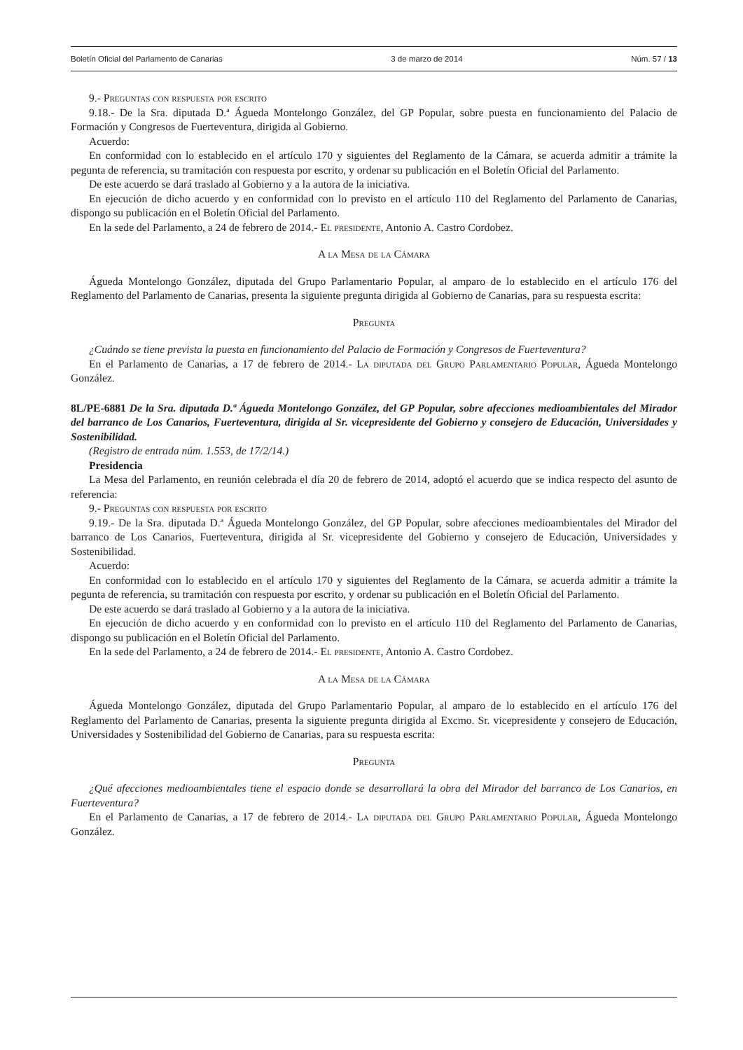Boletín Oficial del Parlamento de Canarias 3 de marzo de 2014 Núm. 57 / 13
9.- Preguntas con respuesta por escrito
9.18.- De la Sra. diputada D.ª Águeda Montelongo González, del GP Popular, sobre puesta en funcionamiento del Palacio de Formación y Congresos de Fuerteventura, dirigida al Gobierno.
Acuerdo:
En conformidad con lo establecido en el artículo 170 y siguientes del Reglamento de la Cámara, se acuerda admitir a trámite la pegunta de referencia, su tramitación con respuesta por escrito, y ordenar su publicación en el Boletín Oficial del Parlamento.
De este acuerdo se dará traslado al Gobierno y a la autora de la iniciativa.
En ejecución de dicho acuerdo y en conformidad con lo previsto en el artículo 110 del Reglamento del Parlamento de Canarias, dispongo su publicación en el Boletín Oficial del Parlamento.
En la sede del Parlamento, a 24 de febrero de 2014.- El presidente, Antonio A. Castro Cordobez.
A la Mesa de la Cámara
Águeda Montelongo González, diputada del Grupo Parlamentario Popular, al amparo de lo establecido en el artículo 176 del Reglamento del Parlamento de Canarias, presenta la siguiente pregunta dirigida al Gobierno de Canarias, para su respuesta escrita:
Pregunta
¿Cuándo se tiene prevista la puesta en funcionamiento del Palacio de Formación y Congresos de Fuerteventura?
En el Parlamento de Canarias, a 17 de febrero de 2014.- La diputada del Grupo Parlamentario Popular, Águeda Montelongo González.
8L/PE-6881 De la Sra. diputada D.ª Águeda Montelongo González, del GP Popular, sobre afecciones medioambientales del Mirador del barranco de Los Canarios, Fuerteventura, dirigida al Sr. vicepresidente del Gobierno y consejero de Educación, Universidades y Sostenibilidad.
(Registro de entrada núm. 1.553, de 17/2/14.)
Presidencia
La Mesa del Parlamento, en reunión celebrada el día 20 de febrero de 2014, adoptó el acuerdo que se indica respecto del asunto de referencia:
9.- Preguntas con respuesta por escrito
9.19.- De la Sra. diputada D.ª Águeda Montelongo González, del GP Popular, sobre afecciones medioambientales del Mirador del barranco de Los Canarios, Fuerteventura, dirigida al Sr. vicepresidente del Gobierno y consejero de Educación, Universidades y Sostenibilidad.
Acuerdo:
En conformidad con lo establecido en el artículo 170 y siguientes del Reglamento de la Cámara, se acuerda admitir a trámite la pegunta de referencia, su tramitación con respuesta por escrito, y ordenar su publicación en el Boletín Oficial del Parlamento.
De este acuerdo se dará traslado al Gobierno y a la autora de la iniciativa.
En ejecución de dicho acuerdo y en conformidad con lo previsto en el artículo 110 del Reglamento del Parlamento de Canarias, dispongo su publicación en el Boletín Oficial del Parlamento.
En la sede del Parlamento, a 24 de febrero de 2014.- El presidente, Antonio A. Castro Cordobez.
A la Mesa de la Cámara
Águeda Montelongo González, diputada del Grupo Parlamentario Popular, al amparo de lo establecido en el artículo 176 del Reglamento del Parlamento de Canarias, presenta la siguiente pregunta dirigida al Excmo. Sr. vicepresidente y consejero de Educación, Universidades y Sostenibilidad del Gobierno de Canarias, para su respuesta escrita:
Pregunta
¿Qué afecciones medioambientales tiene el espacio donde se desarrollará la obra del Mirador del barranco de Los Canarios, en Fuerteventura?
En el Parlamento de Canarias, a 17 de febrero de 2014.- La diputada del Grupo Parlamentario Popular, Águeda Montelongo González.